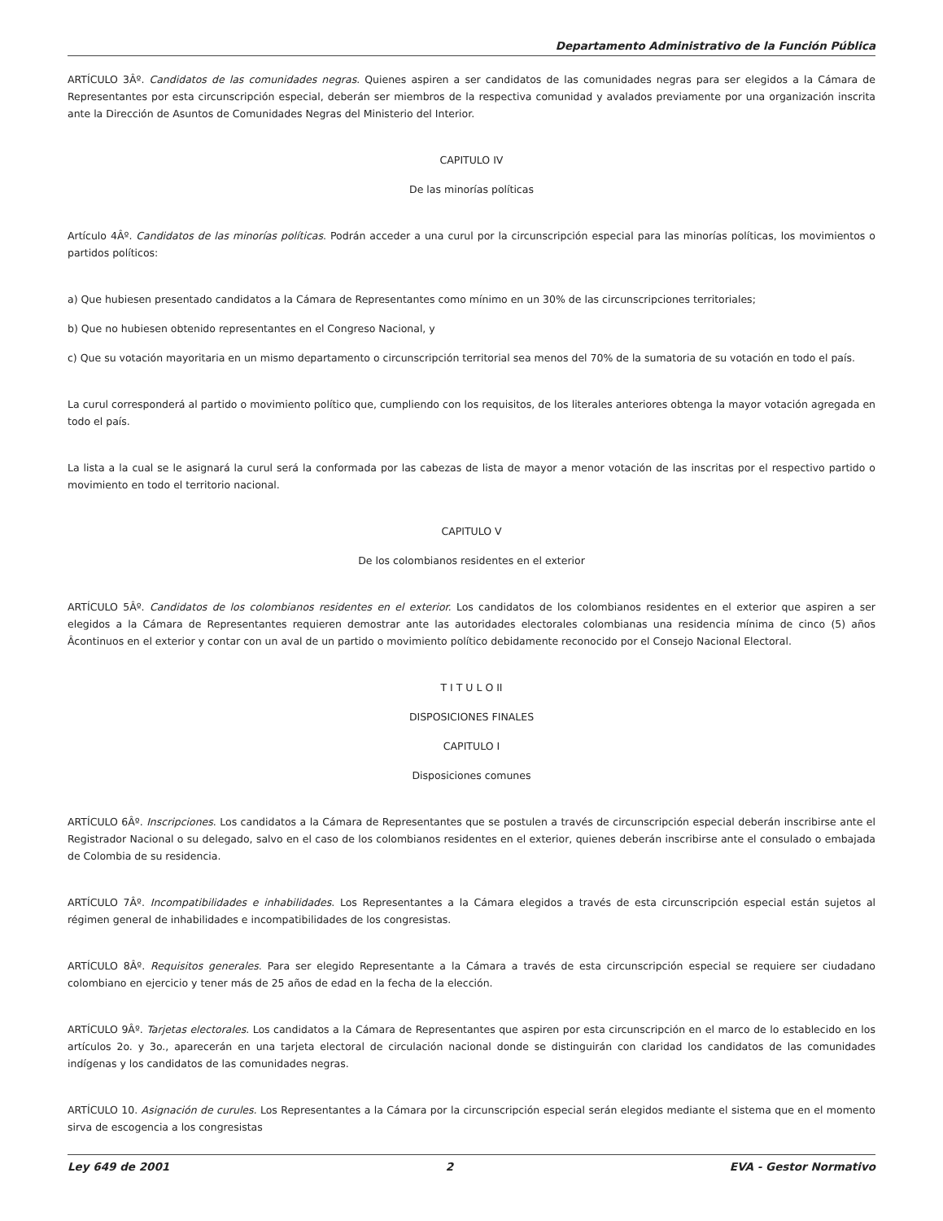Departamento Administrativo de la Función Pública
ARTÍCULO 3Âº. Candidatos de las comunidades negras. Quienes aspiren a ser candidatos de las comunidades negras para ser elegidos a la Cámara de Representantes por esta circunscripción especial, deberán ser miembros de la respectiva comunidad y avalados previamente por una organización inscrita ante la Dirección de Asuntos de Comunidades Negras del Ministerio del Interior.
CAPITULO IV
De las minorías políticas
Artículo 4Âº. Candidatos de las minorías políticas. Podrán acceder a una curul por la circunscripción especial para las minorías políticas, los movimientos o partidos políticos:
a) Que hubiesen presentado candidatos a la Cámara de Representantes como mínimo en un 30% de las circunscripciones territoriales;
b) Que no hubiesen obtenido representantes en el Congreso Nacional, y
c) Que su votación mayoritaria en un mismo departamento o circunscripción territorial sea menos del 70% de la sumatoria de su votación en todo el país.
La curul corresponderá al partido o movimiento político que, cumpliendo con los requisitos, de los literales anteriores obtenga la mayor votación agregada en todo el país.
La lista a la cual se le asignará la curul será la conformada por las cabezas de lista de mayor a menor votación de las inscritas por el respectivo partido o movimiento en todo el territorio nacional.
CAPITULO V
De los colombianos residentes en el exterior
ARTÍCULO 5Âº. Candidatos de los colombianos residentes en el exterior. Los candidatos de los colombianos residentes en el exterior que aspiren a ser elegidos a la Cámara de Representantes requieren demostrar ante las autoridades electorales colombianas una residencia mínima de cinco (5) años Âcontinuos en el exterior y contar con un aval de un partido o movimiento político debidamente reconocido por el Consejo Nacional Electoral.
T I T U L O II
DISPOSICIONES FINALES
CAPITULO I
Disposiciones comunes
ARTÍCULO 6Âº. Inscripciones. Los candidatos a la Cámara de Representantes que se postulen a través de circunscripción especial deberán inscribirse ante el Registrador Nacional o su delegado, salvo en el caso de los colombianos residentes en el exterior, quienes deberán inscribirse ante el consulado o embajada de Colombia de su residencia.
ARTÍCULO 7Âº. Incompatibilidades e inhabilidades. Los Representantes a la Cámara elegidos a través de esta circunscripción especial están sujetos al régimen general de inhabilidades e incompatibilidades de los congresistas.
ARTÍCULO 8Âº. Requisitos generales. Para ser elegido Representante a la Cámara a través de esta circunscripción especial se requiere ser ciudadano colombiano en ejercicio y tener más de 25 años de edad en la fecha de la elección.
ARTÍCULO 9Âº. Tarjetas electorales. Los candidatos a la Cámara de Representantes que aspiren por esta circunscripción en el marco de lo establecido en los artículos 2o. y 3o., aparecerán en una tarjeta electoral de circulación nacional donde se distinguirán con claridad los candidatos de las comunidades indígenas y los candidatos de las comunidades negras.
ARTÍCULO 10. Asignación de curules. Los Representantes a la Cámara por la circunscripción especial serán elegidos mediante el sistema que en el momento sirva de escogencia a los congresistas
Ley 649 de 2001 2 EVA - Gestor Normativo